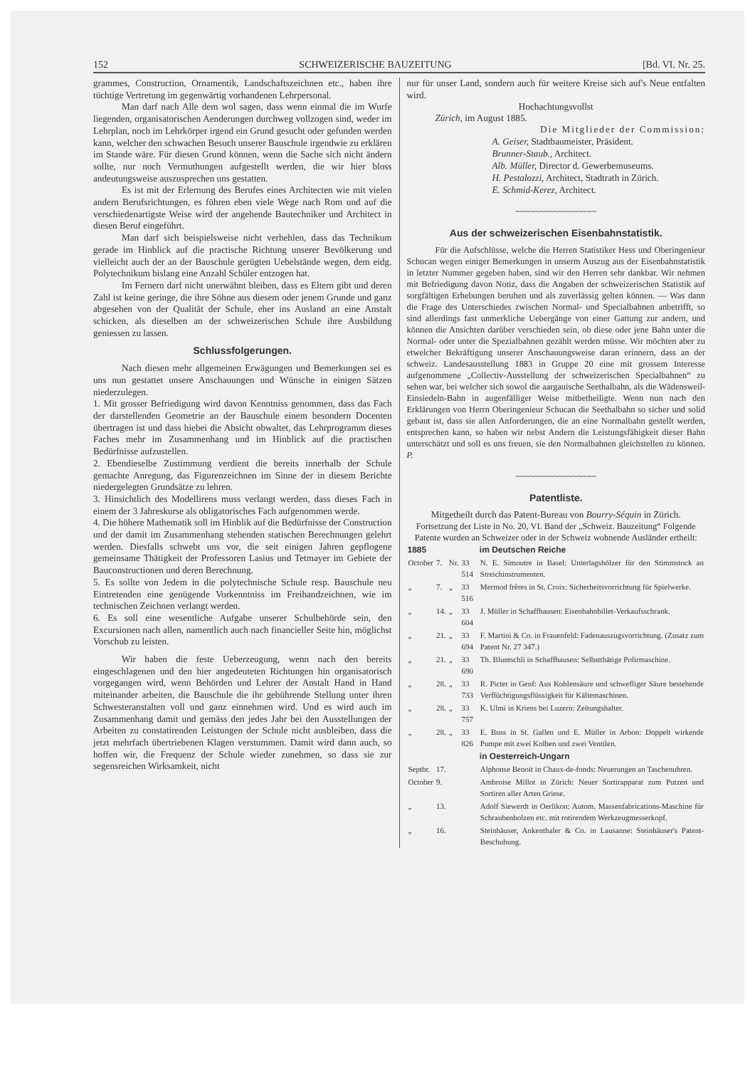152 SCHWEIZERISCHE BAUZEITUNG [Bd. VI. Nr. 25.
grammes, Construction, Ornamentik, Landschaftszeichnen etc., haben ihre tüchtige Vertretung im gegenwärtig vorhandenen Lehrpersonal.
Man darf nach Alle dem wol sagen, dass wenn einmal die im Wurfe liegenden, organisatorischen Aenderungen durchweg vollzogen sind, weder im Lehrplan, noch im Lehrkörper irgend ein Grund gesucht oder gefunden werden kann, welcher den schwachen Besuch unserer Bauschule irgendwie zu erklären im Stande wäre. Für diesen Grund können, wenn die Sache sich nicht ändern sollte, nur noch Vermuthungen aufgestellt werden, die wir hier bloss andeutungsweise auszusprechen uns gestatten.
Es ist mit der Erlernung des Berufes eines Architecten wie mit vielen andern Berufsrichtungen, es führen eben viele Wege nach Rom und auf die verschiedenartigste Weise wird der angehende Bautechniker und Architect in diesen Beruf eingeführt.
Man darf sich beispielsweise nicht verhehlen, dass das Technikum gerade im Hinblick auf die practische Richtung unserer Bevölkerung und vielleicht auch der an der Bauschule gerügten Uebelstände wegen, dem eidg. Polytechnikum bislang eine Anzahl Schüler entzogen hat.
Im Fernern darf nicht unerwähnt bleiben, dass es Eltern gibt und deren Zahl ist keine geringe, die ihre Söhne aus diesem oder jenem Grunde und ganz abgesehen von der Qualität der Schule, eher ins Ausland an eine Anstalt schicken, als dieselben an der schweizerischen Schule ihre Ausbildung geniessen zu lassen.
Schlussfolgerungen.
Nach diesen mehr allgemeinen Erwägungen und Bemerkungen sei es uns nun gestattet unsere Anschauungen und Wünsche in einigen Sätzen niederzulegen.
1. Mit grosser Befriedigung wird davon Kenntniss genommen, dass das Fach der darstellenden Geometrie an der Bauschule einem besondern Docenten übertragen ist und dass hiebei die Absicht obwaltet, das Lehrprogramm dieses Faches mehr im Zusammenhang und im Hinblick auf die practischen Bedürfnisse aufzustellen.
2. Ebendieselbe Zustimmung verdient die bereits innerhalb der Schule gemachte Anregung, das Figurenzeichnen im Sinne der in diesem Berichte niedergelegten Grundsätze zu lehren.
3. Hinsichtlich des Modellirens muss verlangt werden, dass dieses Fach in einem der 3 Jahreskurse als obligatorisches Fach aufgenommen werde.
4. Die höhere Mathematik soll im Hinblik auf die Bedürfnisse der Construction und der damit im Zusammenhang stehenden statischen Berechnungen gelehrt werden. Diesfalls schwebt uns vor, die seit einigen Jahren gepflogene gemeinsame Thätigkeit der Professoren Lasius und Tetmayer im Gebiete der Bauconstructionen und deren Berechnung.
5. Es sollte von Jedem in die polytechnische Schule resp. Bauschule neu Eintretenden eine genügende Vorkenntniss im Freihandzeichnen, wie im technischen Zeichnen verlangt werden.
6. Es soll eine wesentliche Aufgabe unserer Schulbehörde sein, den Excursionen nach allen, namentlich auch nach financieller Seite hin, möglichst Vorschub zu leisten.
Wir haben die feste Ueberzeugung, wenn nach den bereits eingeschlagenen und den hier angedeuteten Richtungen hin organisatorisch vorgegangen wird, wenn Behörden und Lehrer der Anstalt Hand in Hand miteinander arbeiten, die Bauschule die ihr gebührende Stellung unter ihren Schwesteranstalten voll und ganz einnehmen wird. Und es wird auch im Zusammenhang damit und gemäss den jedes Jahr bei den Ausstellungen der Arbeiten zu constatirenden Leistungen der Schule nicht ausbleiben, dass die jetzt mehrfach übertriebenen Klagen verstummen. Damit wird dann auch, so hoffen wir, die Frequenz der Schule wieder zunehmen, so dass sie zur segensreichen Wirksamkeit, nicht
nur für unser Land, sondern auch für weitere Kreise sich auf's Neue entfalten wird.
Hochachtungsvollst
Zürich, im August 1885.
Die Mitglieder der Commission:
A. Geiser, Stadtbaumeister, Präsident.
Brunner-Staub., Architect.
Alb. Müller, Director d. Gewerbemuseums.
H. Pestalozzi, Architect, Stadtrath in Zürich.
E. Schmid-Kerez, Architect.
~~~~~~~~~~~~~~~~~
Aus der schweizerischen Eisenbahnstatistik.
Für die Aufschlüsse, welche die Herren Statistiker Hess und Oberingenieur Schucan wegen einiger Bemerkungen in unserm Auszug aus der Eisenbahnstatistik in letzter Nummer gegeben haben, sind wir den Herren sehr dankbar. Wir nehmen mit Befriedigung davon Notiz, dass die Angaben der schweizerischen Statistik auf sorgfältigen Erhebungen beruhen und als zuverlässig gelten können. — Was dann die Frage des Unterschiedes zwischen Normal- und Specialbahnen anbetrifft, so sind allerdings fast unmerkliche Uebergänge von einer Gattung zur andern, und können die Ansichten darüber verschieden sein, ob diese oder jene Bahn unter die Normal- oder unter die Spezialbahnen gezählt werden müsse. Wir möchten aber zu etwelcher Bekräftigung unserer Anschauungsweise daran erinnern, dass an der schweiz. Landesausstellung 1883 in Gruppe 20 eine mit grossem Interesse aufgenommene „Collectiv-Ausstellung der schweizerischen Specialbahnen“ zu sehen war, bei welcher sich sowol die aargauische Seethalbahn, als die Wädensweil-Einsiedeln-Bahn in augenfälliger Weise mitbetheiligte. Wenn nun nach den Erklärungen von Herrn Oberingenieur Schucan die Seethalbahn so sicher und solid gebaut ist, dass sie allen Anforderungen, die an eine Normalbahn gestellt werden, entsprechen kann, so haben wir nebst Andern die Leistungsfähigkeit dieser Bahn unterschätzt und soll es uns freuen, sie den Normalbahnen gleichstellen zu können. P.
~~~~~~~~~~~~~~~~~
Patentliste.
Mitgetheilt durch das Patent-Bureau von Bourry-Séquin in Zürich.
Fortsetzung der Liste in No. 20, VI. Band der „Schweiz. Bauzeitung“ Folgende Patente wurden an Schweizer oder in der Schweiz wohnende Ausländer ertheilt:
| 1885 | | | | im Deutschen Reiche |
| --- | --- | --- | --- | --- |
| October | 7. | Nr. | 33 514 | N. E. Simoutre in Basel: Unterlagshölzer für den Stimmstock an Streichinstrumenten. |
| „ | 7. | „ | 33 516 | Mermod frères in St. Croix: Sicherheitsvorrichtung für Spielwerke. |
| „ | 14. | „ | 33 604 | J. Müller in Schaffhausen: Eisenbahnbillet-Verkaufsschrank. |
| „ | 21. | „ | 33 694 | F. Martini & Co. in Frauenfeld: Fadenauszugsvorrichtung. (Zusatz zum Patent Nr. 27 347.) |
| „ | 21. | „ | 33 690 | Th. Bluntschli in Schaffhausen: Selbstthätige Polirmaschine. |
| „ | 28. | „ | 33 733 | R. Pictet in Genf: Aus Kohlensäure und schwefliger Säure bestehende Verflüchtigungsflüssigkeit für Kältemaschinen. |
| „ | 28. | „ | 33 757 | K. Ulmi in Kriens bei Luzern: Zeitungshalter. |
| „ | 28. | „ | 33 826 | E. Buss in St. Gallen und E. Müller in Arbon: Doppelt wirkende Pumpe mit zwei Kolben und zwei Ventilen. |
| | | | | in Oesterreich-Ungarn |
| Septbr. | 17. | | | Alphonse Benoit in Chaux-de-fonds: Neuerungen an Taschenuhren. |
| October | 9. | | | Ambroise Millot in Zürich: Neuer Sortirapparat zum Putzen und Sortiren aller Arten Griese. |
| „ | 13. | | | Adolf Siewerdt in Oerlikon: Autom. Massenfabrications-Maschine für Schraubenbolzen etc. mit rotirendem Werkzeugmesserkopf. |
| „ | 16. | | | Steinhäuser, Ankenthaler & Co. in Lausanne: Steinhäuser's Patent-Beschuhung. |